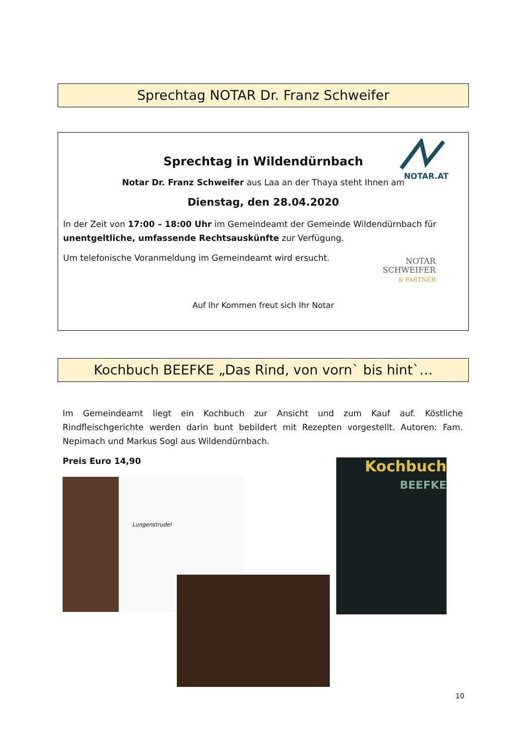Sprechtag NOTAR Dr. Franz Schweifer
NOTAR.AT
Sprechtag in Wildendürnbach
Notar Dr. Franz Schweifer aus Laa an der Thaya steht Ihnen am
Dienstag, den 28.04.2020
In der Zeit von 17:00 – 18:00 Uhr im Gemeindeamt der Gemeinde Wildendürnbach für unentgeltliche, umfassende Rechtsauskünfte zur Verfügung.
Um telefonische Voranmeldung im Gemeindeamt wird ersucht.
NOTAR
SCHWEIFER
& PARTNER
Auf Ihr Kommen freut sich Ihr Notar
Kochbuch BEEFKE „Das Rind, von vorn` bis hint`…
Im Gemeindeamt liegt ein Kochbuch zur Ansicht und zum Kauf auf. Köstliche Rindfleischgerichte werden darin bunt bebildert mit Rezepten vorgestellt. Autoren: Fam. Nepimach und Markus Sogl aus Wildendürnbach.
Preis Euro 14,90
Lungenstrudel
Kochbuch
BEEFKE
10